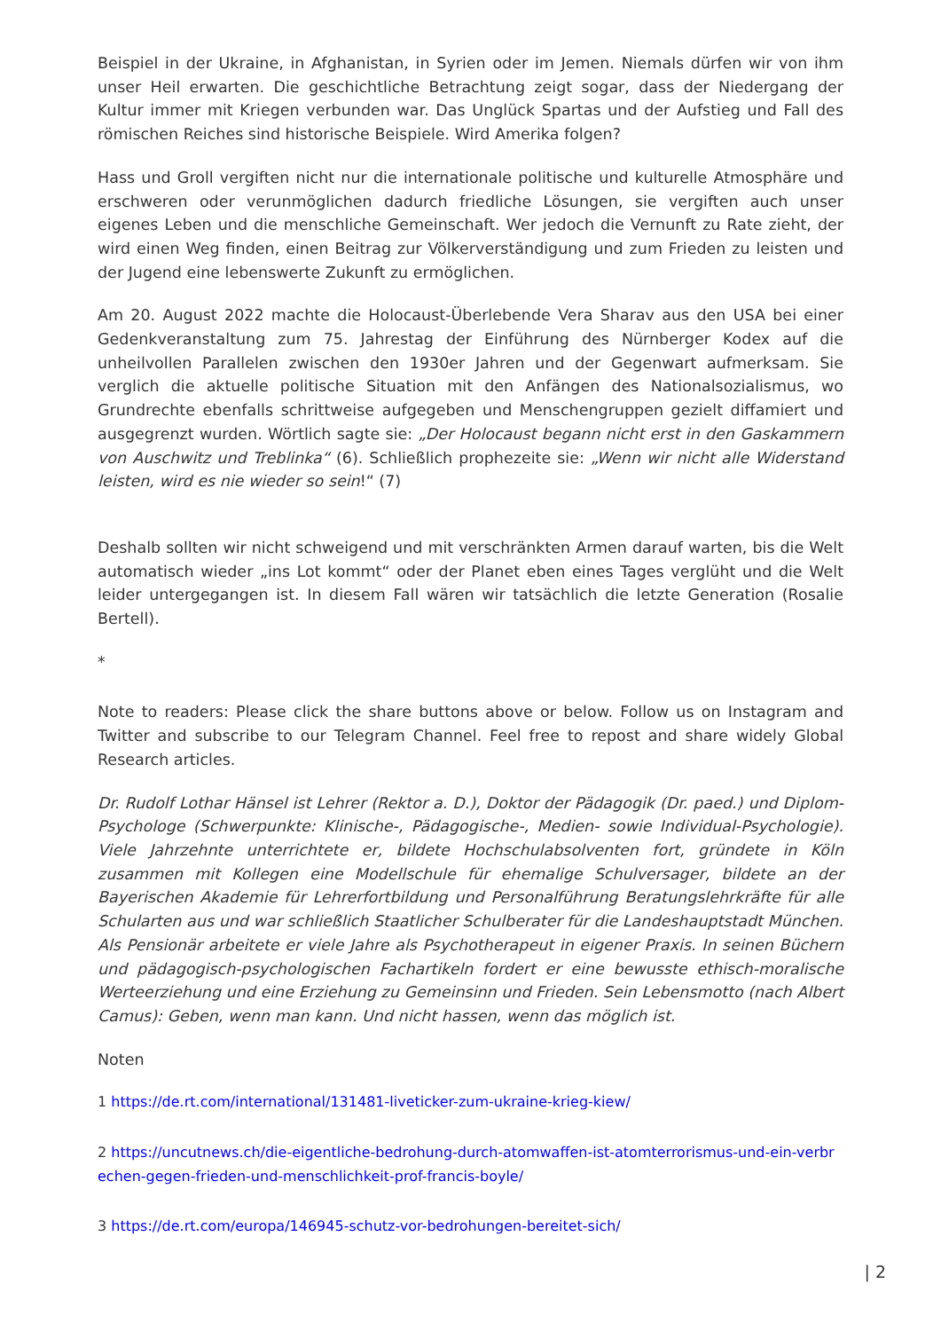Beispiel in der Ukraine, in Afghanistan, in Syrien oder im Jemen. Niemals dürfen wir von ihm unser Heil erwarten. Die geschichtliche Betrachtung zeigt sogar, dass der Niedergang der Kultur immer mit Kriegen verbunden war. Das Unglück Spartas und der Aufstieg und Fall des römischen Reiches sind historische Beispiele. Wird Amerika folgen?
Hass und Groll vergiften nicht nur die internationale politische und kulturelle Atmosphäre und erschweren oder verunmöglichen dadurch friedliche Lösungen, sie vergiften auch unser eigenes Leben und die menschliche Gemeinschaft. Wer jedoch die Vernunft zu Rate zieht, der wird einen Weg finden, einen Beitrag zur Völkerverständigung und zum Frieden zu leisten und der Jugend eine lebenswerte Zukunft zu ermöglichen.
Am 20. August 2022 machte die Holocaust-Überlebende Vera Sharav aus den USA bei einer Gedenkveranstaltung zum 75. Jahrestag der Einführung des Nürnberger Kodex auf die unheilvollen Parallelen zwischen den 1930er Jahren und der Gegenwart aufmerksam. Sie verglich die aktuelle politische Situation mit den Anfängen des Nationalsozialismus, wo Grundrechte ebenfalls schrittweise aufgegeben und Menschengruppen gezielt diffamiert und ausgegrenzt wurden. Wörtlich sagte sie: „Der Holocaust begann nicht erst in den Gaskammern von Auschwitz und Treblinka“ (6). Schließlich prophezeite sie: „Wenn wir nicht alle Widerstand leisten, wird es nie wieder so sein!“ (7)
Deshalb sollten wir nicht schweigend und mit verschränkten Armen darauf warten, bis die Welt automatisch wieder „ins Lot kommt“ oder der Planet eben eines Tages verglüht und die Welt leider untergegangen ist. In diesem Fall wären wir tatsächlich die letzte Generation (Rosalie Bertell).
*
Note to readers: Please click the share buttons above or below. Follow us on Instagram and Twitter and subscribe to our Telegram Channel. Feel free to repost and share widely Global Research articles.
Dr. Rudolf Lothar Hänsel ist Lehrer (Rektor a. D.), Doktor der Pädagogik (Dr. paed.) und Diplom-Psychologe (Schwerpunkte: Klinische-, Pädagogische-, Medien- sowie Individual-Psychologie). Viele Jahrzehnte unterrichtete er, bildete Hochschulabsolventen fort, gründete in Köln zusammen mit Kollegen eine Modellschule für ehemalige Schulversager, bildete an der Bayerischen Akademie für Lehrerfortbildung und Personalführung Beratungslehrkräfte für alle Schularten aus und war schließlich Staatlicher Schulberater für die Landeshauptstadt München. Als Pensionär arbeitete er viele Jahre als Psychotherapeut in eigener Praxis. In seinen Büchern und pädagogisch-psychologischen Fachartikeln fordert er eine bewusste ethisch-moralische Werteerziehung und eine Erziehung zu Gemeinsinn und Frieden. Sein Lebensmotto (nach Albert Camus): Geben, wenn man kann. Und nicht hassen, wenn das möglich ist.
Noten
1 https://de.rt.com/international/131481-liveticker-zum-ukraine-krieg-kiew/
2 https://uncutnews.ch/die-eigentliche-bedrohung-durch-atomwaffen-ist-atomterrorismus-und-ein-verbr echen-gegen-frieden-und-menschlichkeit-prof-francis-boyle/
3 https://de.rt.com/europa/146945-schutz-vor-bedrohungen-bereitet-sich/
| 2